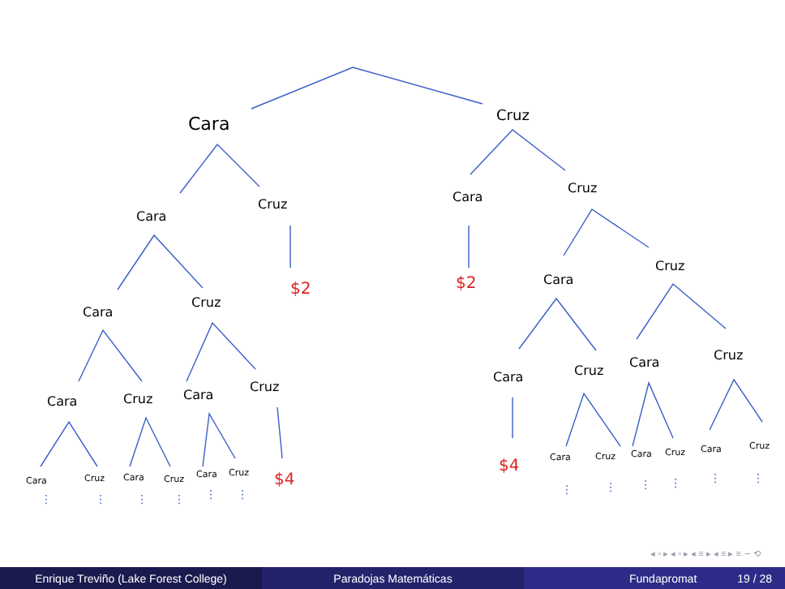Cara
Cruz
Cara
Cruz
Cara
Cruz
Cara
Cruz
Cara
Cruz
Cara
Cruz
Cara
Cruz
Cara
Cruz
Cara
Cruz
Cara
Cruz
Cara
Cruz
Cara
Cruz
Cara
Cruz
Cara
Cruz
Cara
Cruz
$2
$2
$4
$4
⋮
⋮
⋮
⋮
⋮
⋮
⋮
⋮
⋮
⋮
⋮
⋮
◂ ▫ ▸ ◂ ▫ ▸ ◂ ≡ ▸ ◂ ≡ ▸ ≡ ∽ ⟲
Enrique Treviño (Lake Forest College) Paradojas Matemáticas Fundapromat 19 / 28